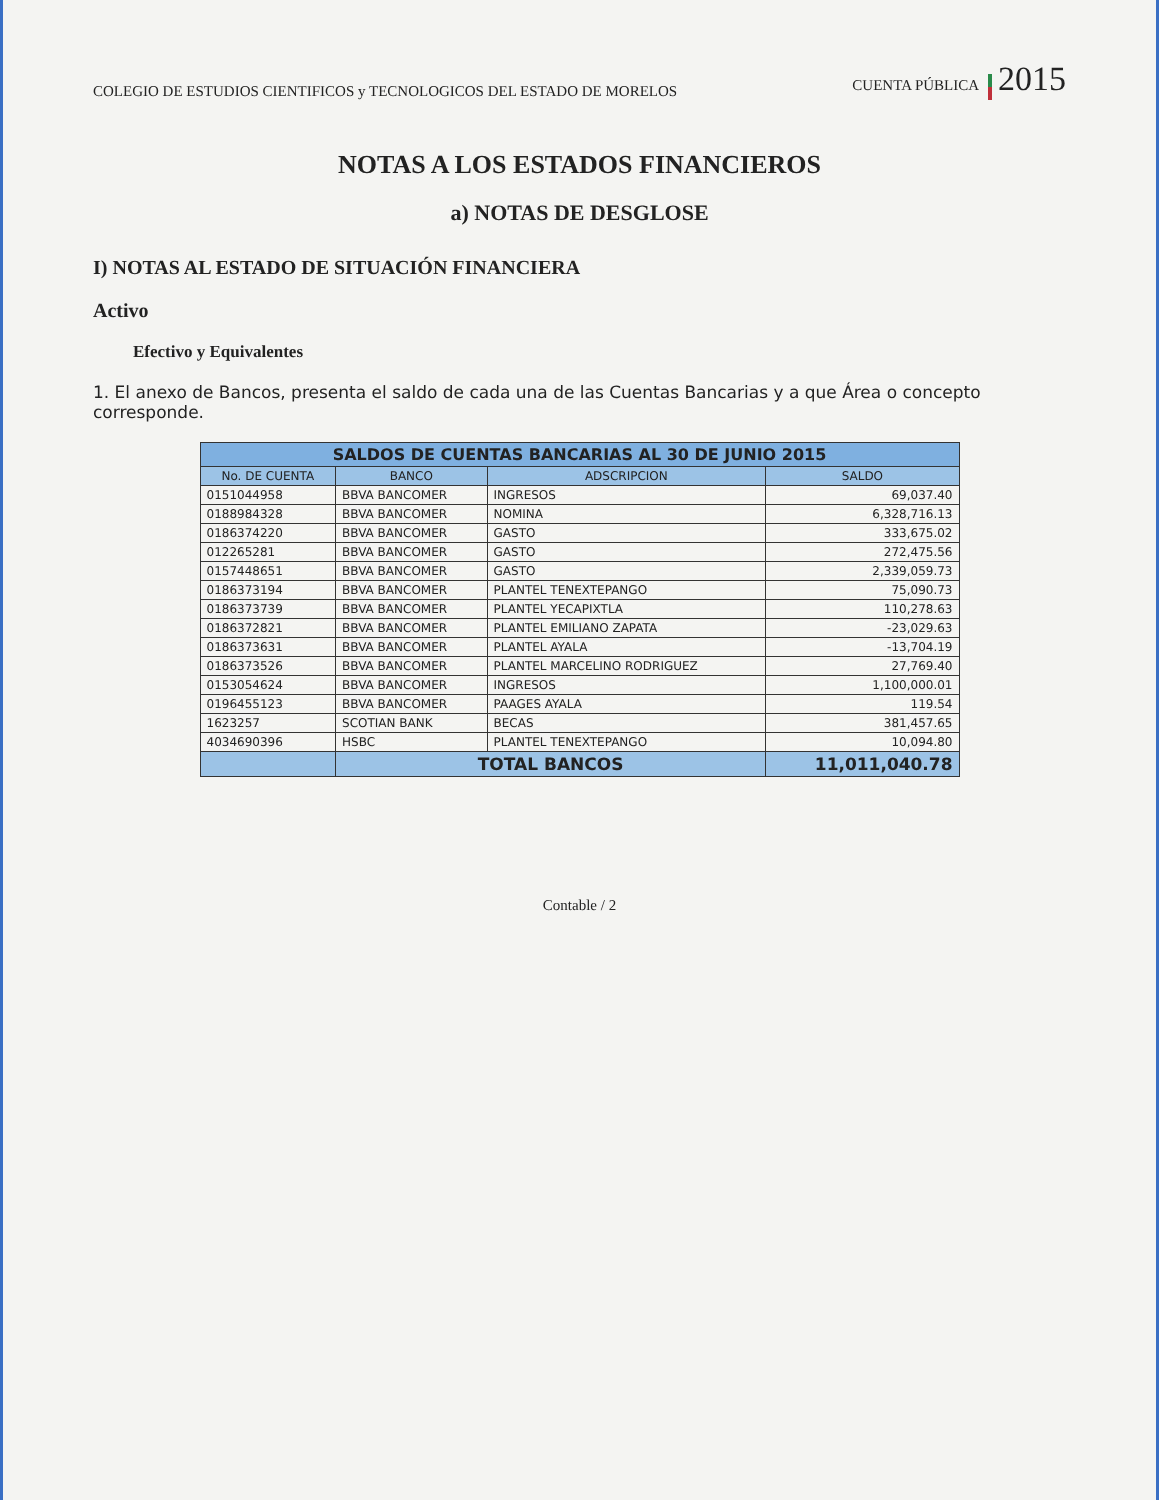COLEGIO DE ESTUDIOS CIENTIFICOS y TECNOLOGICOS DEL ESTADO DE MORELOS
CUENTA PÚBLICA 2015
NOTAS A LOS ESTADOS FINANCIEROS
a) NOTAS DE DESGLOSE
I) NOTAS AL ESTADO DE SITUACIÓN FINANCIERA
Activo
Efectivo y Equivalentes
1. El anexo de Bancos, presenta el saldo de cada una de las Cuentas Bancarias y a que Área o concepto corresponde.
| SALDOS DE CUENTAS BANCARIAS AL 30 DE JUNIO 2015 | | | |
| No. DE CUENTA | BANCO | ADSCRIPCION | SALDO |
| 0151044958 | BBVA BANCOMER | INGRESOS | 69,037.40 |
| 0188984328 | BBVA BANCOMER | NOMINA | 6,328,716.13 |
| 0186374220 | BBVA BANCOMER | GASTO | 333,675.02 |
| 012265281 | BBVA BANCOMER | GASTO | 272,475.56 |
| 0157448651 | BBVA BANCOMER | GASTO | 2,339,059.73 |
| 0186373194 | BBVA BANCOMER | PLANTEL TENEXTEPANGO | 75,090.73 |
| 0186373739 | BBVA BANCOMER | PLANTEL YECAPIXTLA | 110,278.63 |
| 0186372821 | BBVA BANCOMER | PLANTEL EMILIANO ZAPATA | -23,029.63 |
| 0186373631 | BBVA BANCOMER | PLANTEL AYALA | -13,704.19 |
| 0186373526 | BBVA BANCOMER | PLANTEL MARCELINO RODRIGUEZ | 27,769.40 |
| 0153054624 | BBVA BANCOMER | INGRESOS | 1,100,000.01 |
| 0196455123 | BBVA BANCOMER | PAAGES AYALA | 119.54 |
| 1623257 | SCOTIAN BANK | BECAS | 381,457.65 |
| 4034690396 | HSBC | PLANTEL TENEXTEPANGO | 10,094.80 |
| | TOTAL BANCOS | | 11,011,040.78 |
Contable / 2